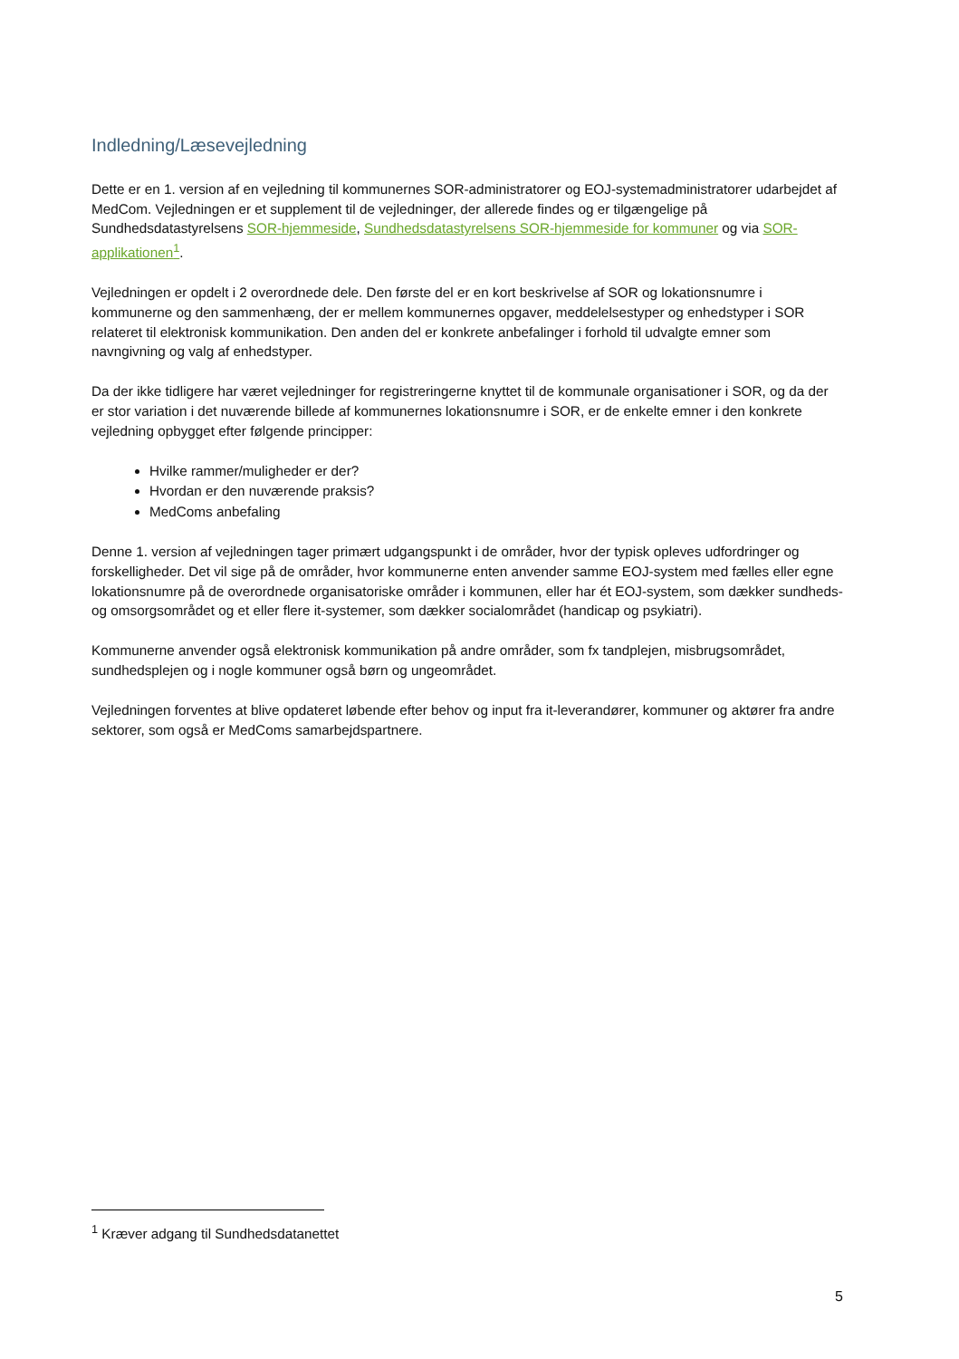Indledning/Læsevejledning
Dette er en 1. version af en vejledning til kommunernes SOR-administratorer og EOJ-systemadministratorer udarbejdet af MedCom. Vejledningen er et supplement til de vejledninger, der allerede findes og er tilgængelige på Sundhedsdatastyrelsens SOR-hjemmeside, Sundhedsdatastyrelsens SOR-hjemmeside for kommuner og via SOR-applikationen<sup>1</sup>.
Vejledningen er opdelt i 2 overordnede dele. Den første del er en kort beskrivelse af SOR og lokationsnumre i kommunerne og den sammenhæng, der er mellem kommunernes opgaver, meddelelsestyper og enhedstyper i SOR relateret til elektronisk kommunikation. Den anden del er konkrete anbefalinger i forhold til udvalgte emner som navngivning og valg af enhedstyper.
Da der ikke tidligere har været vejledninger for registreringerne knyttet til de kommunale organisationer i SOR, og da der er stor variation i det nuværende billede af kommunernes lokationsnumre i SOR, er de enkelte emner i den konkrete vejledning opbygget efter følgende principper:
Hvilke rammer/muligheder er der?
Hvordan er den nuværende praksis?
MedComs anbefaling
Denne 1. version af vejledningen tager primært udgangspunkt i de områder, hvor der typisk opleves udfordringer og forskelligheder. Det vil sige på de områder, hvor kommunerne enten anvender samme EOJ-system med fælles eller egne lokationsnumre på de overordnede organisatoriske områder i kommunen, eller har ét EOJ-system, som dækker sundheds- og omsorgsområdet og et eller flere it-systemer, som dækker socialområdet (handicap og psykiatri).
Kommunerne anvender også elektronisk kommunikation på andre områder, som fx tandplejen, misbrugsområdet, sundhedsplejen og i nogle kommuner også børn og ungeområdet.
Vejledningen forventes at blive opdateret løbende efter behov og input fra it-leverandører, kommuner og aktører fra andre sektorer, som også er MedComs samarbejdspartnere.
<sup>1</sup> Kræver adgang til Sundhedsdatanettet
5